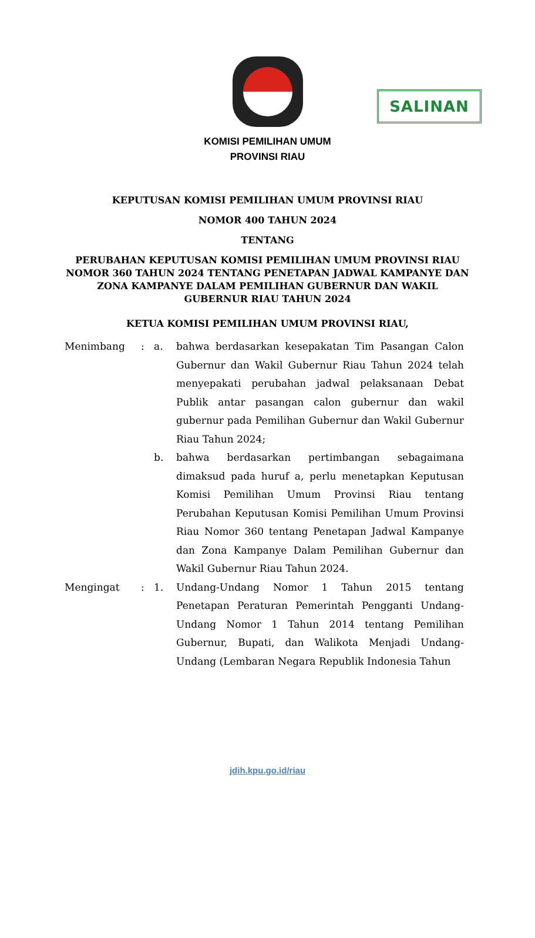SALINAN
KOMISI PEMILIHAN UMUM
PROVINSI RIAU
KEPUTUSAN KOMISI PEMILIHAN UMUM PROVINSI RIAU
NOMOR 400 TAHUN 2024
TENTANG
PERUBAHAN KEPUTUSAN KOMISI PEMILIHAN UMUM PROVINSI RIAU NOMOR 360 TAHUN 2024 TENTANG PENETAPAN JADWAL KAMPANYE DAN ZONA KAMPANYE DALAM PEMILIHAN GUBERNUR DAN WAKIL GUBERNUR RIAU TAHUN 2024
KETUA KOMISI PEMILIHAN UMUM PROVINSI RIAU,
| Menimbang | : | a. | bahwa berdasarkan kesepakatan Tim Pasangan Calon Gubernur dan Wakil Gubernur Riau Tahun 2024 telah menyepakati perubahan jadwal pelaksanaan Debat Publik antar pasangan calon gubernur dan wakil gubernur pada Pemilihan Gubernur dan Wakil Gubernur Riau Tahun 2024; |
| | | b. | bahwa berdasarkan pertimbangan sebagaimana dimaksud pada huruf a, perlu menetapkan Keputusan Komisi Pemilihan Umum Provinsi Riau tentang Perubahan Keputusan Komisi Pemilihan Umum Provinsi Riau Nomor 360 tentang Penetapan Jadwal Kampanye dan Zona Kampanye Dalam Pemilihan Gubernur dan Wakil Gubernur Riau Tahun 2024. |
| Mengingat | : | 1. | Undang-Undang Nomor 1 Tahun 2015 tentang Penetapan Peraturan Pemerintah Pengganti Undang-Undang Nomor 1 Tahun 2014 tentang Pemilihan Gubernur, Bupati, dan Walikota Menjadi Undang-Undang (Lembaran Negara Republik Indonesia Tahun |
jdih.kpu.go.id/riau